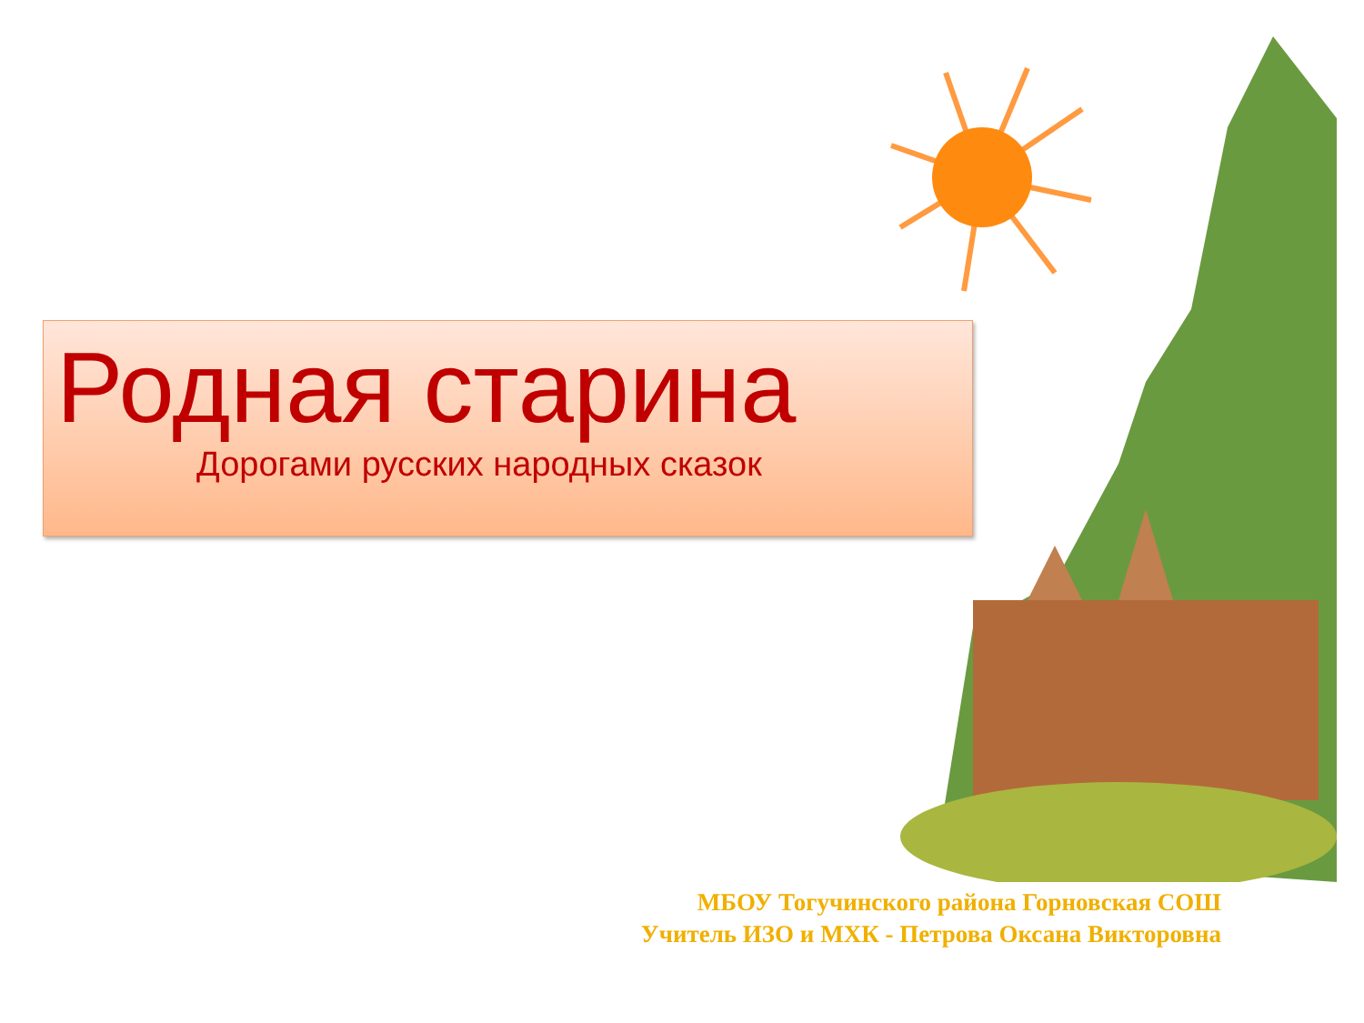Родная старина
Дорогами русских народных сказок
МБОУ Тогучинского района Горновская СОШ
Учитель ИЗО и МХК - Петрова Оксана Викторовна